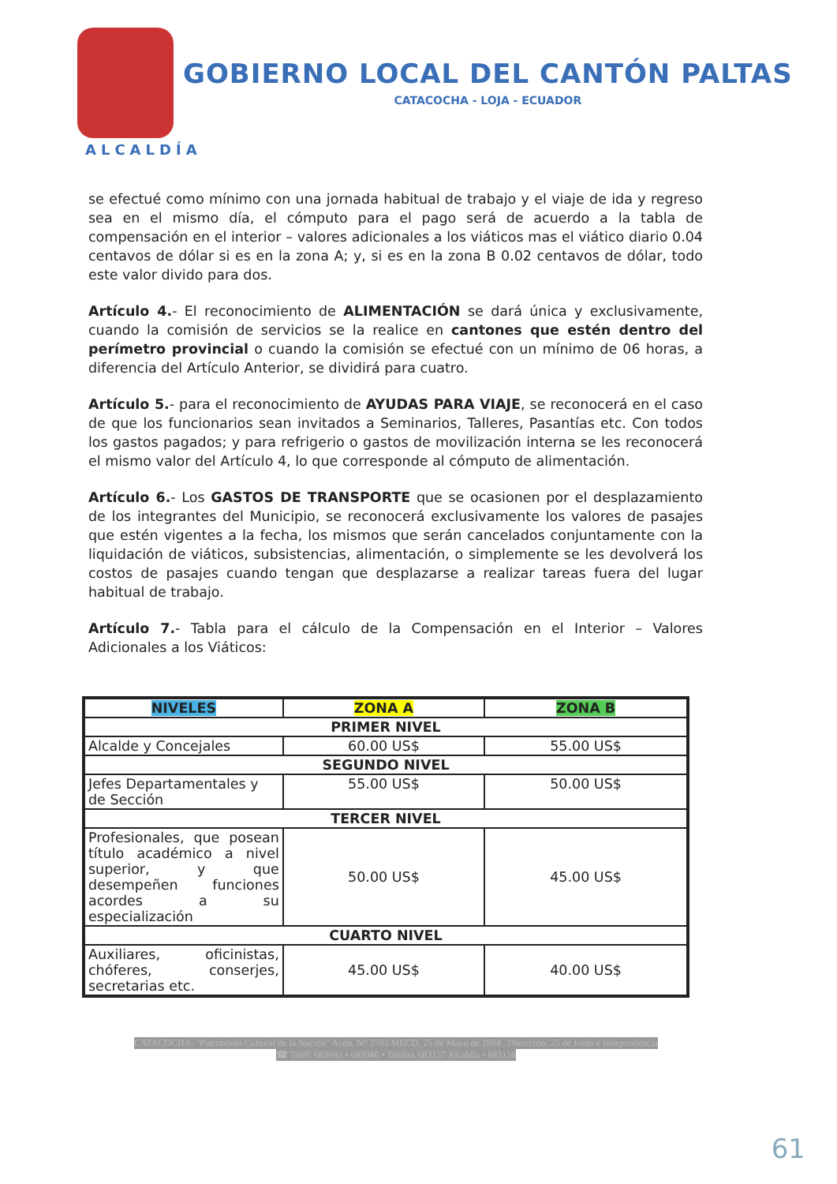GOBIERNO LOCAL DEL CANTÓN PALTAS
CATACOCHA - LOJA - ECUADOR
ALCALDÍA
se efectué como mínimo con una jornada habitual de trabajo y el viaje de ida y regreso sea en el mismo día, el cómputo para el pago será de acuerdo a la tabla de compensación en el interior – valores adicionales a los viáticos mas el viático diario 0.04 centavos de dólar si es en la zona A; y, si es en la zona B 0.02 centavos de dólar, todo este valor divido para dos.
Artículo 4.- El reconocimiento de ALIMENTACIÓN se dará única y exclusivamente, cuando la comisión de servicios se la realice en cantones que estén dentro del perímetro provincial o cuando la comisión se efectué con un mínimo de 06 horas, a diferencia del Artículo Anterior, se dividirá para cuatro.
Artículo 5.- para el reconocimiento de AYUDAS PARA VIAJE, se reconocerá en el caso de que los funcionarios sean invitados a Seminarios, Talleres, Pasantías etc. Con todos los gastos pagados; y para refrigerio o gastos de movilización interna se les reconocerá el mismo valor del Artículo 4, lo que corresponde al cómputo de alimentación.
Artículo 6.- Los GASTOS DE TRANSPORTE que se ocasionen por el desplazamiento de los integrantes del Municipio, se reconocerá exclusivamente los valores de pasajes que estén vigentes a la fecha, los mismos que serán cancelados conjuntamente con la liquidación de viáticos, subsistencias, alimentación, o simplemente se les devolverá los costos de pasajes cuando tengan que desplazarse a realizar tareas fuera del lugar habitual de trabajo.
Artículo 7.- Tabla para el cálculo de la Compensación en el Interior – Valores Adicionales a los Viáticos:
| NIVELES | ZONA A | ZONA B |
| --- | --- | --- |
| PRIMER NIVEL | | |
| Alcalde y Concejales | 60.00 US$ | 55.00 US$ |
| SEGUNDO NIVEL | | |
| Jefes Departamentales y de Sección | 55.00 US$ | 50.00 US$ |
| TERCER NIVEL | | |
| Profesionales, que posean título académico a nivel superior, y que desempeñen funciones acordes a su especialización | 50.00 US$ | 45.00 US$ |
| CUARTO NIVEL | | |
| Auxiliares, oficinistas, chóferes, conserjes, secretarias etc. | 45.00 US$ | 40.00 US$ |
CATACOCHA: "Patrimonio Cultural de la Nación" Acdo. N° 2703 MECD, 25 de Mayo de 1994 . Dirección: 25 de Junio e Independencia
☎ Teléf: 683045 • 683046 • Telefax 683157 Alcaldía • 683158
61